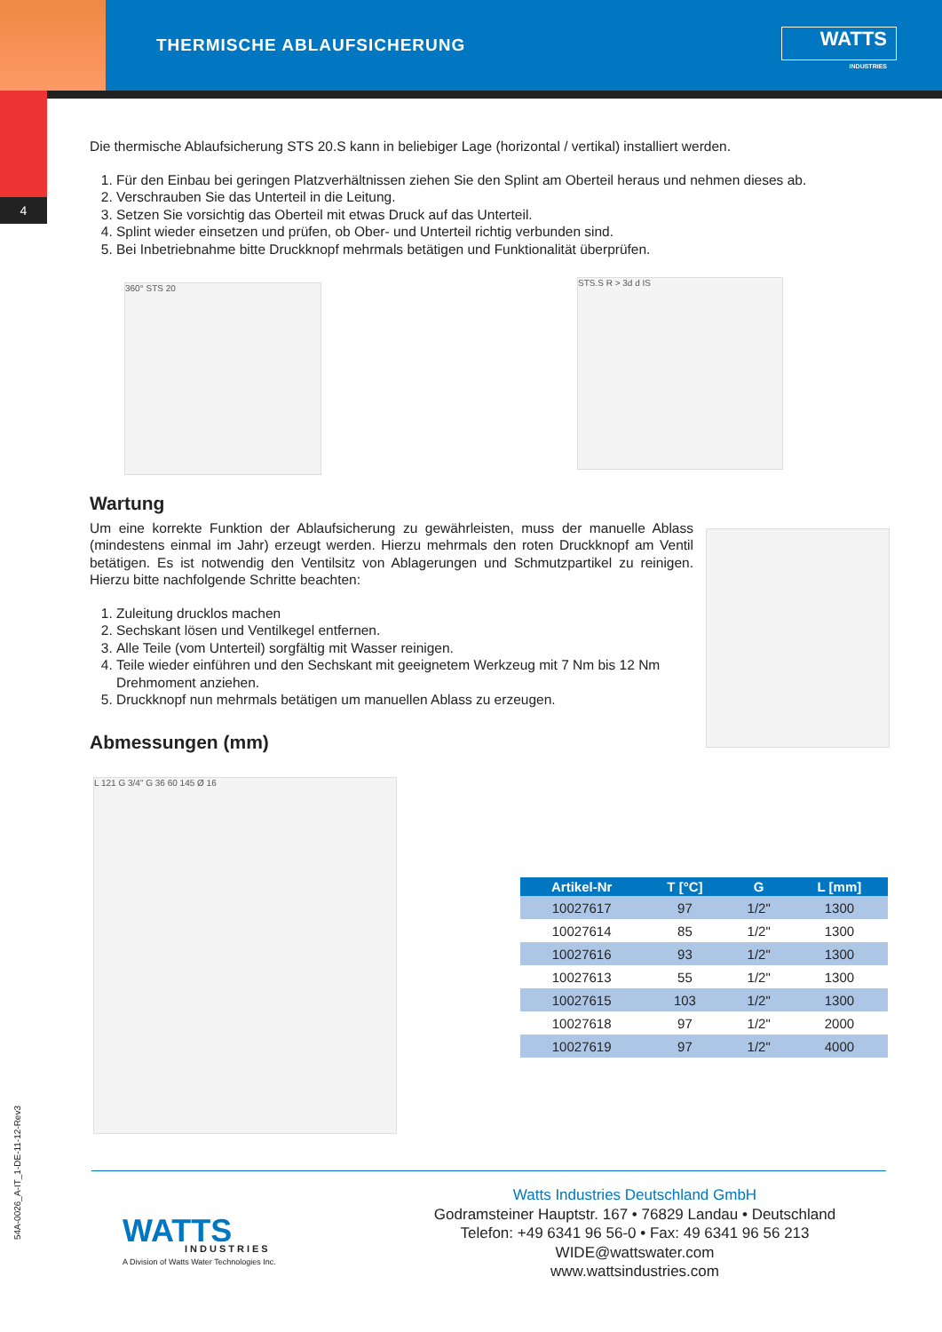4
THERMISCHE ABLAUFSICHERUNG
WATTS
INDUSTRIES
Die thermische Ablaufsicherung STS 20.S kann in beliebiger Lage (horizontal / vertikal) installiert werden.
1. Für den Einbau bei geringen Platzverhältnissen ziehen Sie den Splint am Oberteil heraus und nehmen dieses ab.
2. Verschrauben Sie das Unterteil in die Leitung.
3. Setzen Sie vorsichtig das Oberteil mit etwas Druck auf das Unterteil.
4. Splint wieder einsetzen und prüfen, ob Ober- und Unterteil richtig verbunden sind.
5. Bei Inbetriebnahme bitte Druckknopf mehrmals betätigen und Funktionalität überprüfen.
360° STS 20
STS.S R > 3d d IS
Wartung
Um eine korrekte Funktion der Ablaufsicherung zu gewährleisten, muss der manuelle Ablass (mindestens einmal im Jahr) erzeugt werden. Hierzu mehrmals den roten Druckknopf am Ventil betätigen. Es ist notwendig den Ventilsitz von Ablagerungen und Schmutzpartikel zu reinigen. Hierzu bitte nachfolgende Schritte beachten:
1. Zuleitung drucklos machen
2. Sechskant lösen und Ventilkegel entfernen.
3. Alle Teile (vom Unterteil) sorgfältig mit Wasser reinigen.
4. Teile wieder einführen und den Sechskant mit geeignetem Werkzeug mit 7 Nm bis 12 Nm Drehmoment anziehen.
5. Druckknopf nun mehrmals betätigen um manuellen Ablass zu erzeugen.
Abmessungen (mm)
L 121 G 3/4" G 36 60 145 Ø 16
| Artikel-Nr | T [°C] | G | L [mm] |
| --- | --- | --- | --- |
| 10027617 | 97 | 1/2" | 1300 |
| 10027614 | 85 | 1/2" | 1300 |
| 10027616 | 93 | 1/2" | 1300 |
| 10027613 | 55 | 1/2" | 1300 |
| 10027615 | 103 | 1/2" | 1300 |
| 10027618 | 97 | 1/2" | 2000 |
| 10027619 | 97 | 1/2" | 4000 |
WATTS INDUSTRIES
A Division of Watts Water Technologies Inc.
Watts Industries Deutschland GmbH
Godramsteiner Hauptstr. 167 • 76829 Landau • Deutschland
Telefon: +49 6341 96 56-0 • Fax: 49 6341 96 56 213
WIDE@wattswater.com
www.wattsindustries.com
54A-0026_A-IT_1-DE-11-12-Rev3